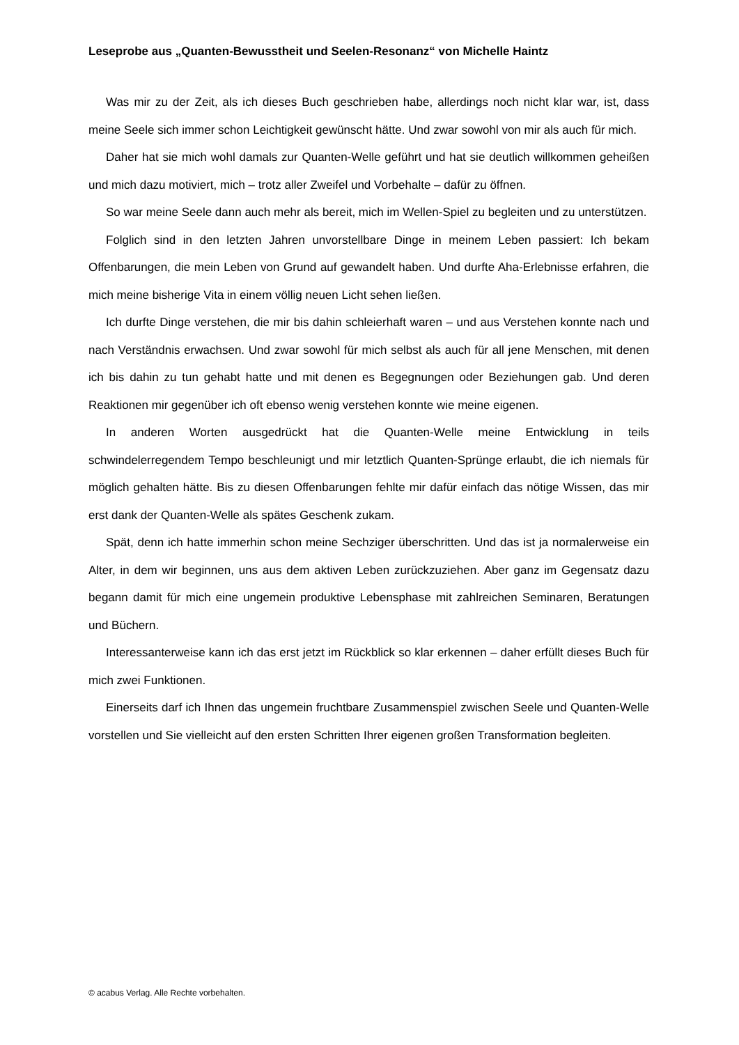Leseprobe aus „Quanten-Bewusstheit und Seelen-Resonanz“ von Michelle Haintz
Was mir zu der Zeit, als ich dieses Buch geschrieben habe, allerdings noch nicht klar war, ist, dass meine Seele sich immer schon Leichtigkeit gewünscht hätte. Und zwar sowohl von mir als auch für mich.
Daher hat sie mich wohl damals zur Quanten-Welle geführt und hat sie deutlich willkommen geheißen und mich dazu motiviert, mich – trotz aller Zweifel und Vorbehalte – dafür zu öffnen.
So war meine Seele dann auch mehr als bereit, mich im Wellen-Spiel zu begleiten und zu unterstützen.
Folglich sind in den letzten Jahren unvorstellbare Dinge in meinem Leben passiert: Ich bekam Offenbarungen, die mein Leben von Grund auf gewandelt haben. Und durfte Aha-Erlebnisse erfahren, die mich meine bisherige Vita in einem völlig neuen Licht sehen ließen.
Ich durfte Dinge verstehen, die mir bis dahin schleierhaft waren – und aus Verstehen konnte nach und nach Verständnis erwachsen. Und zwar sowohl für mich selbst als auch für all jene Menschen, mit denen ich bis dahin zu tun gehabt hatte und mit denen es Begegnungen oder Beziehungen gab. Und deren Reaktionen mir gegenüber ich oft ebenso wenig verstehen konnte wie meine eigenen.
In anderen Worten ausgedrückt hat die Quanten-Welle meine Entwicklung in teils schwindelerregendem Tempo beschleunigt und mir letztlich Quanten-Sprünge erlaubt, die ich niemals für möglich gehalten hätte. Bis zu diesen Offenbarungen fehlte mir dafür einfach das nötige Wissen, das mir erst dank der Quanten-Welle als spätes Geschenk zukam.
Spät, denn ich hatte immerhin schon meine Sechziger überschritten. Und das ist ja normalerweise ein Alter, in dem wir beginnen, uns aus dem aktiven Leben zurückzuziehen. Aber ganz im Gegensatz dazu begann damit für mich eine ungemein produktive Lebensphase mit zahlreichen Seminaren, Beratungen und Büchern.
Interessanterweise kann ich das erst jetzt im Rückblick so klar erkennen – daher erfüllt dieses Buch für mich zwei Funktionen.
Einerseits darf ich Ihnen das ungemein fruchtbare Zusammenspiel zwischen Seele und Quanten-Welle vorstellen und Sie vielleicht auf den ersten Schritten Ihrer eigenen großen Transformation begleiten.
© acabus Verlag. Alle Rechte vorbehalten.